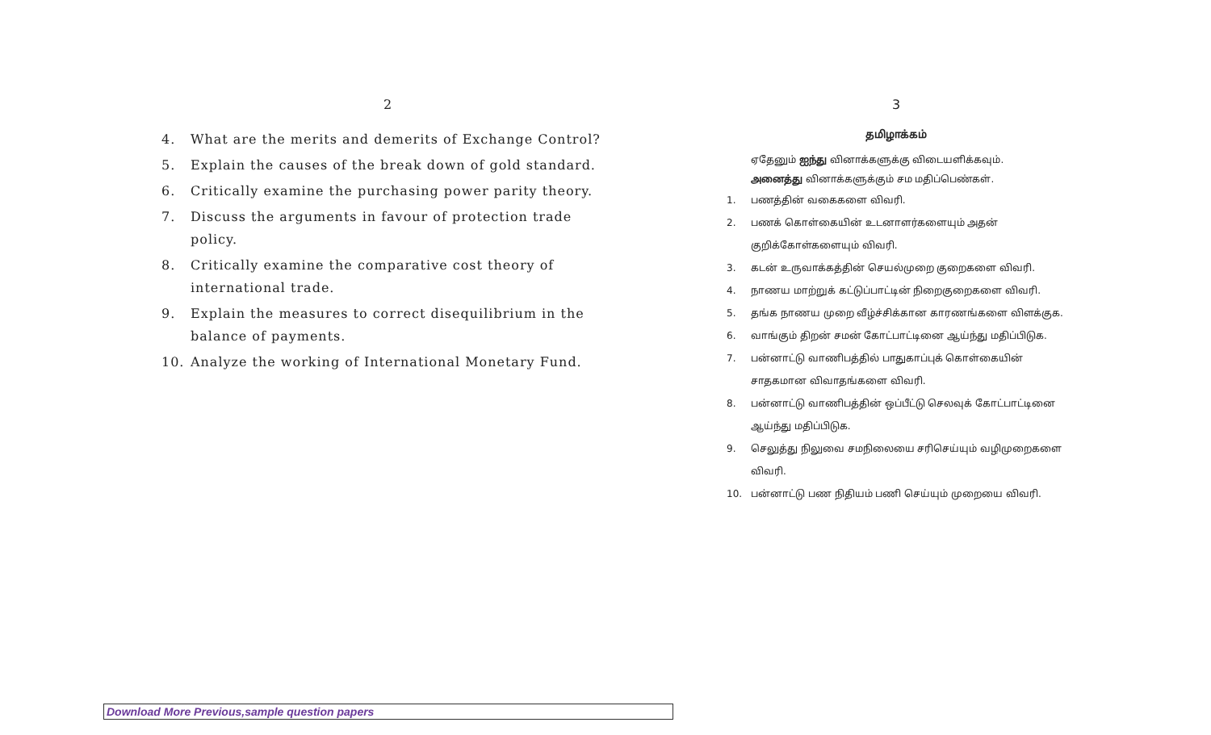2
4. What are the merits and demerits of Exchange Control?
5. Explain the causes of the break down of gold standard.
6. Critically examine the purchasing power parity theory.
7. Discuss the arguments in favour of protection trade policy.
8. Critically examine the comparative cost theory of international trade.
9. Explain the measures to correct disequilibrium in the balance of payments.
10. Analyze the working of International Monetary Fund.
3
தமிழாக்கம்
ஏதேனும் ஐந்து வினாக்களுக்கு விடையளிக்கவும்.
அனைத்து வினாக்களுக்கும் சம மதிப்பெண்கள்.
1. பணத்தின் வகைகளை விவரி.
2. பணக் கொள்கையின் உடனாளர்களையும் அதன் குறிக்கோள்களையும் விவரி.
3. கடன் உருவாக்கத்தின் செயல்முறை குறைகளை விவரி.
4. நாணய மாற்றுக் கட்டுப்பாட்டின் நிறைகுறைகளை விவரி.
5. தங்க நாணய முறை வீழ்ச்சிக்கான காரணங்களை விளக்குக.
6. வாங்கும் திறன் சமன் கோட்பாட்டினை ஆய்ந்து மதிப்பிடுக.
7. பன்னாட்டு வாணிபத்தில் பாதுகாப்புக் கொள்கையின் சாதகமான விவாதங்களை விவரி.
8. பன்னாட்டு வாணிபத்தின் ஒப்பீட்டு செலவுக் கோட்பாட்டினை ஆய்ந்து மதிப்பிடுக.
9. செலுத்து நிலுவை சமநிலையை சரிசெய்யும் வழிமுறைகளை விவரி.
10. பன்னாட்டு பண நிதியம் பணி செய்யும் முறையை விவரி.
Download More Previous,sample question papers